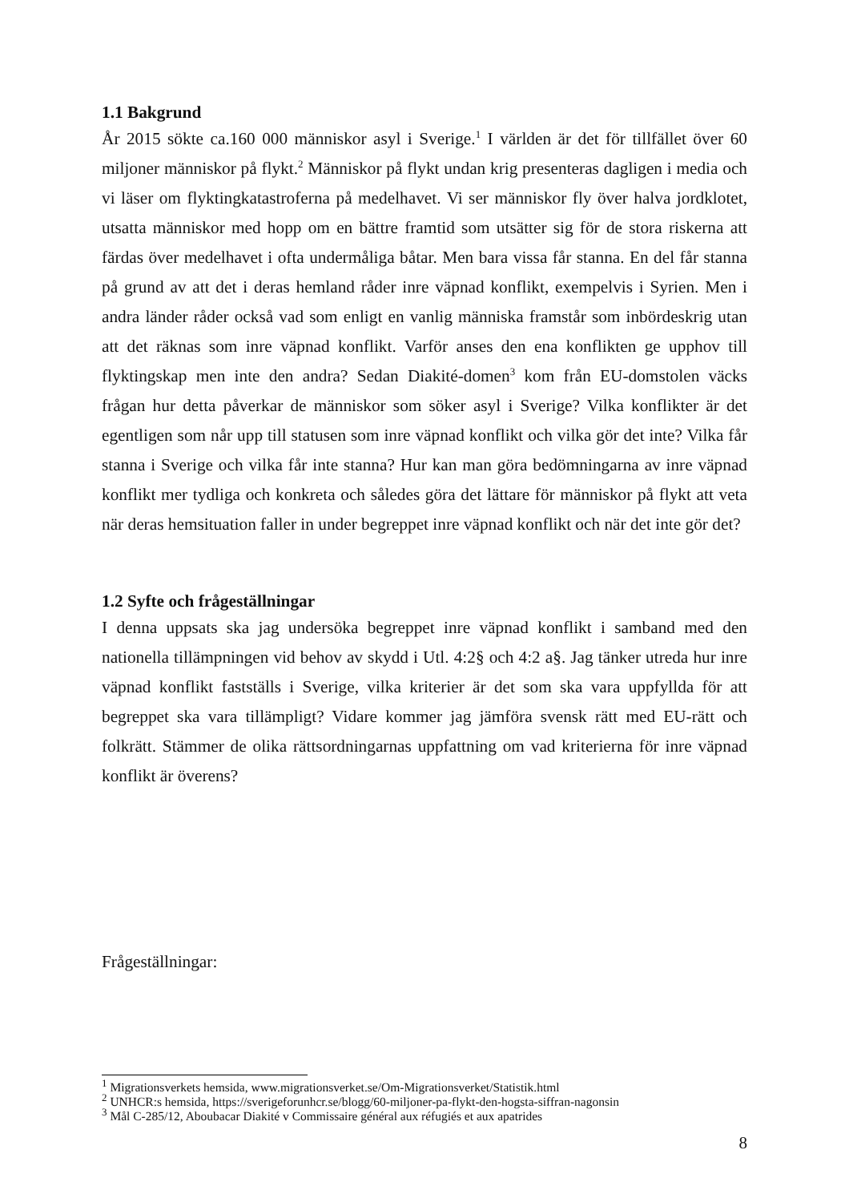1.1 Bakgrund
År 2015 sökte ca.160 000 människor asyl i Sverige.<sup>1</sup> I världen är det för tillfället över 60 miljoner människor på flykt.<sup>2</sup> Människor på flykt undan krig presenteras dagligen i media och vi läser om flyktingkatastroferna på medelhavet. Vi ser människor fly över halva jordklotet, utsatta människor med hopp om en bättre framtid som utsätter sig för de stora riskerna att färdas över medelhavet i ofta undermåliga båtar. Men bara vissa får stanna. En del får stanna på grund av att det i deras hemland råder inre väpnad konflikt, exempelvis i Syrien. Men i andra länder råder också vad som enligt en vanlig människa framstår som inbördeskrig utan att det räknas som inre väpnad konflikt. Varför anses den ena konflikten ge upphov till flyktingskap men inte den andra? Sedan Diakité-domen<sup>3</sup> kom från EU-domstolen väcks frågan hur detta påverkar de människor som söker asyl i Sverige? Vilka konflikter är det egentligen som når upp till statusen som inre väpnad konflikt och vilka gör det inte? Vilka får stanna i Sverige och vilka får inte stanna? Hur kan man göra bedömningarna av inre väpnad konflikt mer tydliga och konkreta och således göra det lättare för människor på flykt att veta när deras hemsituation faller in under begreppet inre väpnad konflikt och när det inte gör det?
1.2 Syfte och frågeställningar
I denna uppsats ska jag undersöka begreppet inre väpnad konflikt i samband med den nationella tillämpningen vid behov av skydd i Utl. 4:2§ och 4:2 a§. Jag tänker utreda hur inre väpnad konflikt fastställs i Sverige, vilka kriterier är det som ska vara uppfyllda för att begreppet ska vara tillämpligt? Vidare kommer jag jämföra svensk rätt med EU-rätt och folkrätt. Stämmer de olika rättsordningarnas uppfattning om vad kriterierna för inre väpnad konflikt är överens?
Frågeställningar:
<sup>1</sup> Migrationsverkets hemsida, www.migrationsverket.se/Om-Migrationsverket/Statistik.html
<sup>2</sup> UNHCR:s hemsida, https://sverigeforunhcr.se/blogg/60-miljoner-pa-flykt-den-hogsta-siffran-nagonsin
<sup>3</sup> Mål C-285/12, Aboubacar Diakité v Commissaire général aux réfugiés et aux apatrides
8